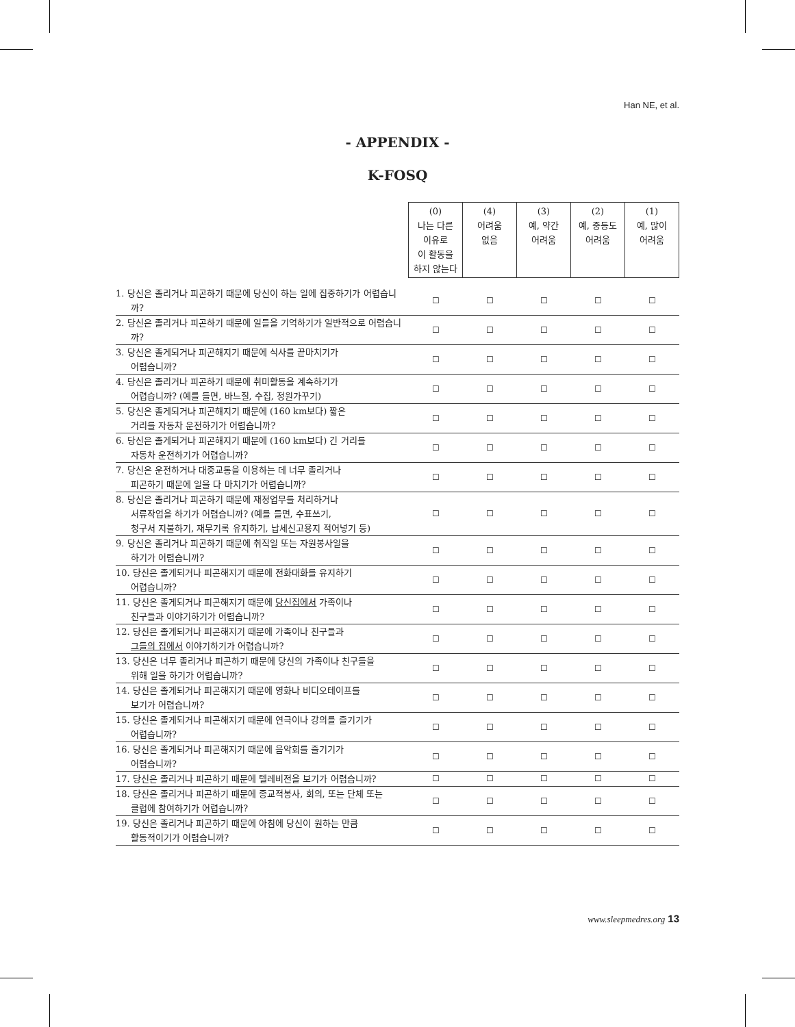Han NE, et al.
- APPENDIX -
K-FOSQ
| | (0) 나는 다른 이유로 이 활동을 하지 않는다 | (4) 어려움 없음 | (3) 예, 약간 어려움 | (2) 예, 중등도 어려움 | (1) 예, 많이 어려움 |
| --- | --- | --- | --- | --- | --- |
| 1. 당신은 졸리거나 피곤하기 때문에 당신이 하는 일에 집중하기가 어렵습니까? | ☐ | ☐ | ☐ | ☐ | ☐ |
| 2. 당신은 졸리거나 피곤하기 때문에 일들을 기억하기가 일반적으로 어렵습니까? | ☐ | ☐ | ☐ | ☐ | ☐ |
| 3. 당신은 졸게되거나 피곤해지기 때문에 식사를 끝마치기가 어렵습니까? | ☐ | ☐ | ☐ | ☐ | ☐ |
| 4. 당신은 졸리거나 피곤하기 때문에 취미활동을 계속하기가 어렵습니까? (예를 들면, 바느질, 수집, 정원가꾸기) | ☐ | ☐ | ☐ | ☐ | ☐ |
| 5. 당신은 졸게되거나 피곤해지기 때문에 (160 km보다) 짧은 거리를 자동차 운전하기가 어렵습니까? | ☐ | ☐ | ☐ | ☐ | ☐ |
| 6. 당신은 졸게되거나 피곤해지기 때문에 (160 km보다) 긴 거리를 자동차 운전하기가 어렵습니까? | ☐ | ☐ | ☐ | ☐ | ☐ |
| 7. 당신은 운전하거나 대중교통을 이용하는 데 너무 졸리거나 피곤하기 때문에 일을 다 마치기가 어렵습니까? | ☐ | ☐ | ☐ | ☐ | ☐ |
| 8. 당신은 졸리거나 피곤하기 때문에 재정업무를 처리하거나 서류작업을 하기가 어렵습니까? (예를 들면, 수표쓰기, 청구서 지불하기, 재무기록 유지하기, 납세신고용지 적어넣기 등) | ☐ | ☐ | ☐ | ☐ | ☐ |
| 9. 당신은 졸리거나 피곤하기 때문에 취직일 또는 자원봉사일을 하기가 어렵습니까? | ☐ | ☐ | ☐ | ☐ | ☐ |
| 10. 당신은 졸게되거나 피곤해지기 때문에 전화대화를 유지하기 어렵습니까? | ☐ | ☐ | ☐ | ☐ | ☐ |
| 11. 당신은 졸게되거나 피곤해지기 때문에 당신집에서 가족이나 친구들과 이야기하기가 어렵습니까? | ☐ | ☐ | ☐ | ☐ | ☐ |
| 12. 당신은 졸게되거나 피곤해지기 때문에 가족이나 친구들과 그들의 집에서 이야기하기가 어렵습니까? | ☐ | ☐ | ☐ | ☐ | ☐ |
| 13. 당신은 너무 졸리거나 피곤하기 때문에 당신의 가족이나 친구들을 위해 일을 하기가 어렵습니까? | ☐ | ☐ | ☐ | ☐ | ☐ |
| 14. 당신은 졸게되거나 피곤해지기 때문에 영화나 비디오테이프를 보기가 어렵습니까? | ☐ | ☐ | ☐ | ☐ | ☐ |
| 15. 당신은 졸게되거나 피곤해지기 때문에 연극이나 강의를 즐기기가 어렵습니까? | ☐ | ☐ | ☐ | ☐ | ☐ |
| 16. 당신은 졸게되거나 피곤해지기 때문에 음악회를 즐기기가 어렵습니까? | ☐ | ☐ | ☐ | ☐ | ☐ |
| 17. 당신은 졸리거나 피곤하기 때문에 텔레비전을 보기가 어렵습니까? | ☐ | ☐ | ☐ | ☐ | ☐ |
| 18. 당신은 졸리거나 피곤하기 때문에 종교적봉사, 회의, 또는 단체 또는 클럽에 참여하기가 어렵습니까? | ☐ | ☐ | ☐ | ☐ | ☐ |
| 19. 당신은 졸리거나 피곤하기 때문에 아침에 당신이 원하는 만큼 활동적이기가 어렵습니까? | ☐ | ☐ | ☐ | ☐ | ☐ |
www.sleepmedres.org 13